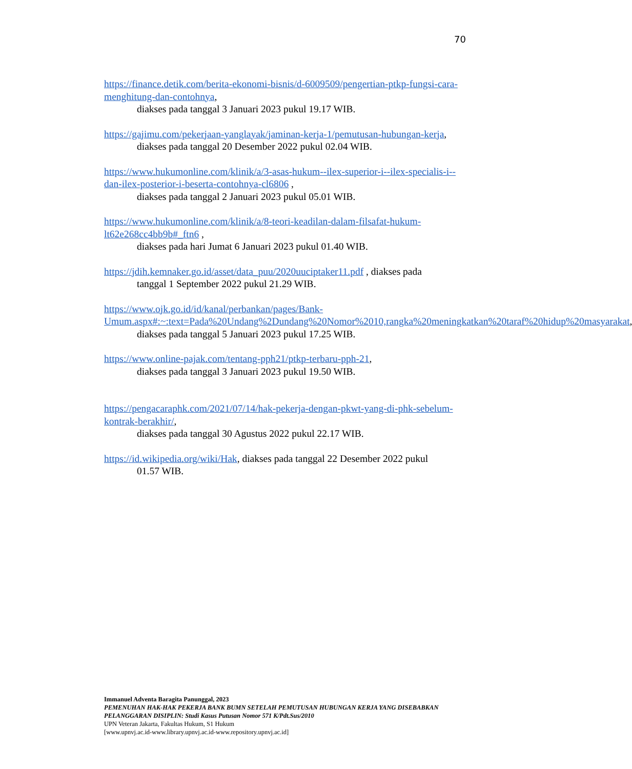70
https://finance.detik.com/berita-ekonomi-bisnis/d-6009509/pengertian-ptkp-fungsi-cara-menghitung-dan-contohnya,
diakses pada tanggal 3 Januari 2023 pukul 19.17 WIB.
https://gajimu.com/pekerjaan-yanglayak/jaminan-kerja-1/pemutusan-hubungan-kerja,
diakses pada tanggal 20 Desember 2022 pukul 02.04 WIB.
https://www.hukumonline.com/klinik/a/3-asas-hukum--ilex-superior-i--ilex-specialis-i--dan-ilex-posterior-i-beserta-contohnya-cl6806 ,
diakses pada tanggal 2 Januari 2023 pukul 05.01 WIB.
https://www.hukumonline.com/klinik/a/8-teori-keadilan-dalam-filsafat-hukum-lt62e268cc4bb9b#_ftn6 ,
diakses pada hari Jumat 6 Januari 2023 pukul 01.40 WIB.
https://jdih.kemnaker.go.id/asset/data_puu/2020uuciptaker11.pdf , diakses pada
tanggal 1 September 2022 pukul 21.29 WIB.
https://www.ojk.go.id/id/kanal/perbankan/pages/Bank-Umum.aspx#:~:text=Pada%20Undang%2Dundang%20Nomor%2010,rangka%20meningkatkan%20taraf%20hidup%20masyarakat,
diakses pada tanggal 5 Januari 2023 pukul 17.25 WIB.
https://www.online-pajak.com/tentang-pph21/ptkp-terbaru-pph-21,
diakses pada tanggal 3 Januari 2023 pukul 19.50 WIB.
https://pengacaraphk.com/2021/07/14/hak-pekerja-dengan-pkwt-yang-di-phk-sebelum-kontrak-berakhir/,
diakses pada tanggal 30 Agustus 2022 pukul 22.17 WIB.
https://id.wikipedia.org/wiki/Hak, diakses pada tanggal 22 Desember 2022 pukul
01.57 WIB.
Immanuel Adventa Baragita Panunggal, 2023
PEMENUHAN HAK-HAK PEKERJA BANK BUMN SETELAH PEMUTUSAN HUBUNGAN KERJA YANG DISEBABKAN PELANGGARAN DISIPLIN: Studi Kasus Putusan Nomor 571 K/Pdt.Sus/2010
UPN Veteran Jakarta, Fakultas Hukum, S1 Hukum
[www.upnvj.ac.id-www.library.upnvj.ac.id-www.repository.upnvj.ac.id]